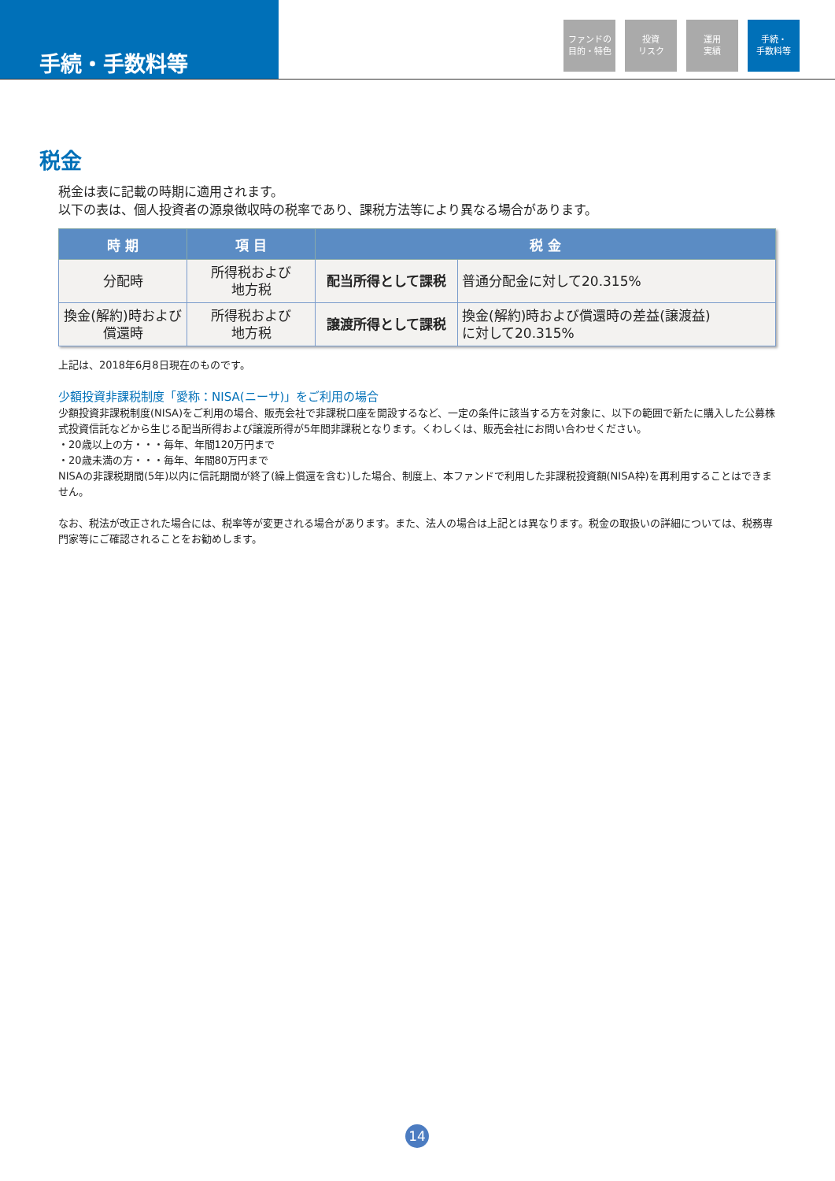手続・手数料等
ファンドの
目的・特色
投資
リスク
運用
実績
手続・
手数料等
税金
税金は表に記載の時期に適用されます。
以下の表は、個人投資者の源泉徴収時の税率であり、課税方法等により異なる場合があります。
| 時 期 | 項 目 | 税 金 | |
| --- | --- | --- | --- |
| 分配時 | 所得税および 地方税 | 配当所得として課税 | 普通分配金に対して20.315% |
| 換金(解約)時および 償還時 | 所得税および 地方税 | 譲渡所得として課税 | 換金(解約)時および償還時の差益(譲渡益) に対して20.315% |
上記は、2018年6月8日現在のものです。
少額投資非課税制度「愛称：NISA(ニーサ)」をご利用の場合
少額投資非課税制度(NISA)をご利用の場合、販売会社で非課税口座を開設するなど、一定の条件に該当する方を対象に、以下の範囲で新たに購入した公募株式投資信託などから生じる配当所得および譲渡所得が5年間非課税となります。くわしくは、販売会社にお問い合わせください。
・20歳以上の方・・・毎年、年間120万円まで
・20歳未満の方・・・毎年、年間80万円まで
NISAの非課税期間(5年)以内に信託期間が終了(繰上償還を含む)した場合、制度上、本ファンドで利用した非課税投資額(NISA枠)を再利用することはできません。
なお、税法が改正された場合には、税率等が変更される場合があります。また、法人の場合は上記とは異なります。税金の取扱いの詳細については、税務専門家等にご確認されることをお勧めします。
14